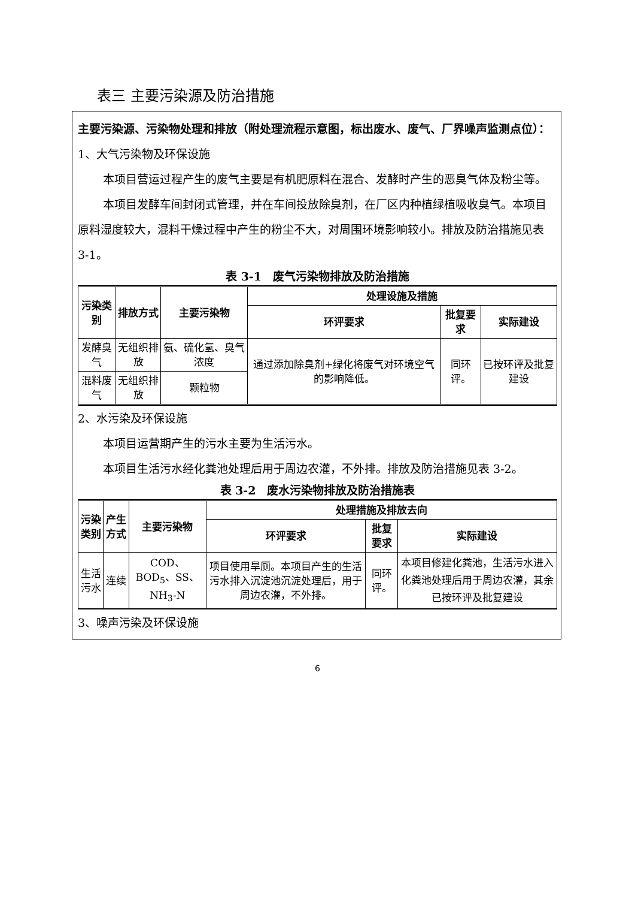表三 主要污染源及防治措施
主要污染源、污染物处理和排放（附处理流程示意图，标出废水、废气、厂界噪声监测点位）：
1、大气污染物及环保设施
本项目营运过程产生的废气主要是有机肥原料在混合、发酵时产生的恶臭气体及粉尘等。
本项目发酵车间封闭式管理，并在车间投放除臭剂，在厂区内种植绿植吸收臭气。本项目原料湿度较大，混料干燥过程中产生的粉尘不大，对周围环境影响较小。排放及防治措施见表 3-1。
表 3-1　废气污染物排放及防治措施
| 污染类别 | 排放方式 | 主要污染物 | 处理设施及措施 | | |
| --- | --- | --- | --- | --- | --- |
| | | | 环评要求 | 批复要求 | 实际建设 |
| 发酵臭气 | 无组织排放 | 氨、硫化氢、臭气浓度 | 通过添加除臭剂+绿化将废气对环境空气的影响降低。 | 同环评。 | 已按环评及批复建设 |
| 混料废气 | 无组织排放 | 颗粒物 | | | |
2、水污染及环保设施
本项目运营期产生的污水主要为生活污水。
本项目生活污水经化粪池处理后用于周边农灌，不外排。排放及防治措施见表 3-2。
表 3-2　废水污染物排放及防治措施表
| 污染类别 | 产生方式 | 主要污染物 | 处理措施及排放去向 | | |
| --- | --- | --- | --- | --- | --- |
| | | | 环评要求 | 批复要求 | 实际建设 |
| 生活污水 | 连续 | COD、BOD<sub>5</sub>、SS、NH<sub>3</sub>-N | 项目使用旱厕。本项目产生的生活污水排入沉淀池沉淀处理后，用于周边农灌，不外排。 | 同环评。 | 本项目修建化粪池，生活污水进入化粪池处理后用于周边农灌，其余已按环评及批复建设 |
3、噪声污染及环保设施
6